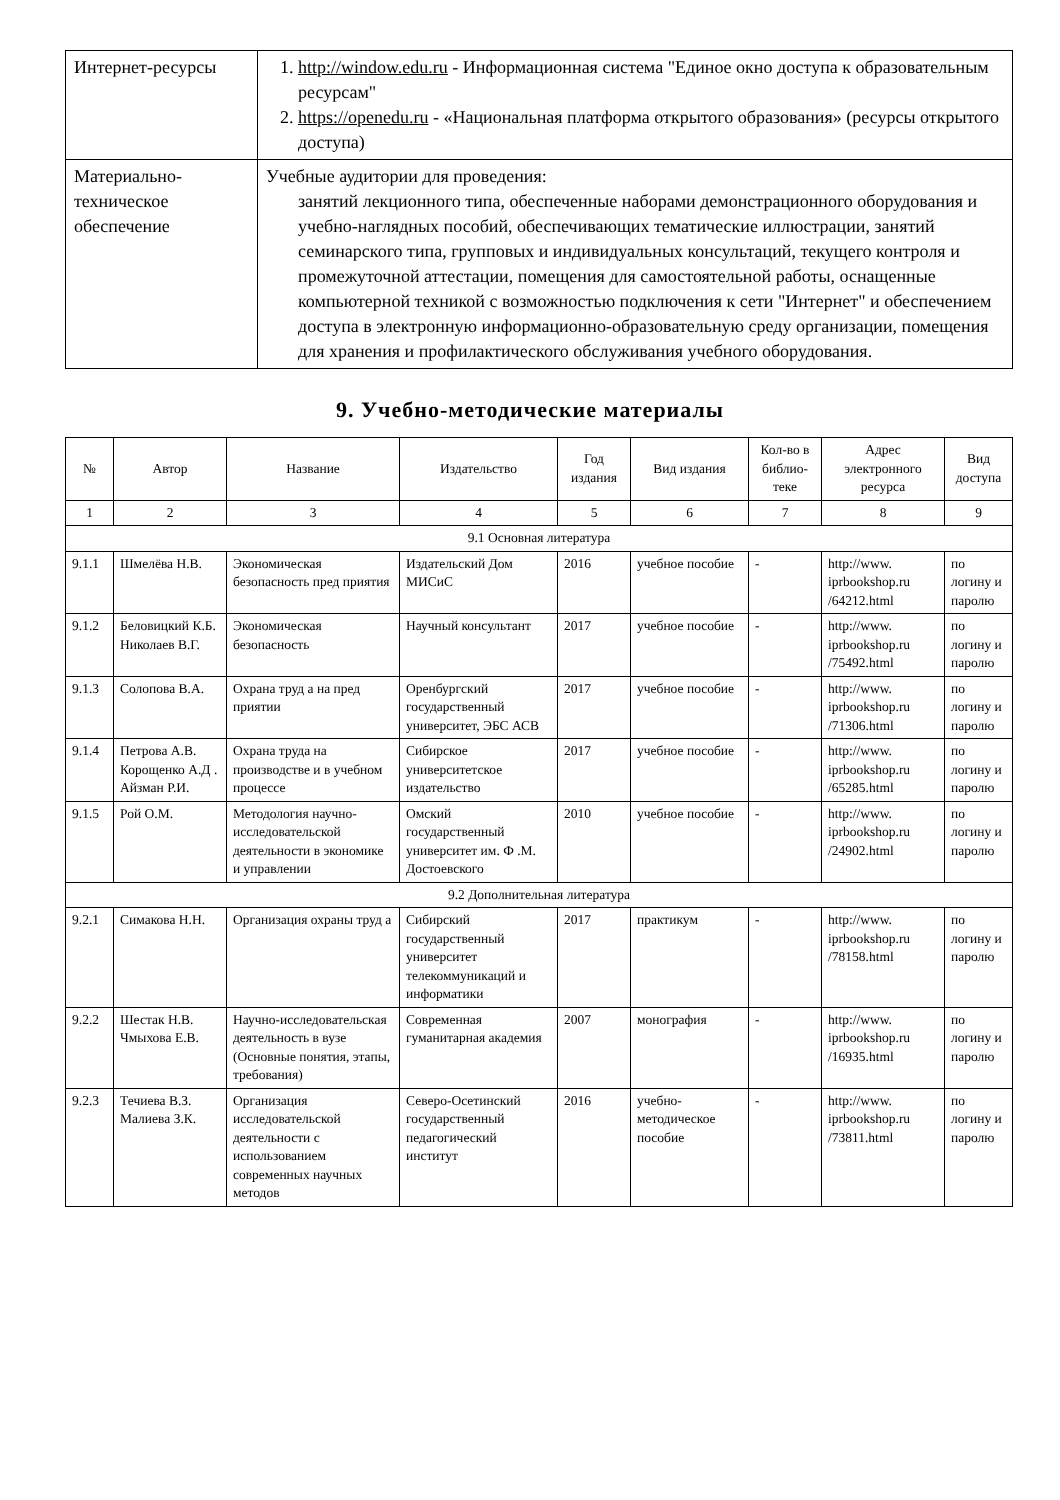| Интернет-ресурсы | 1. http://window.edu.ru - Информационная система "Единое окно доступа к образовательным ресурсам" 2. https://openedu.ru - «Национальная платформа открытого образования» (ресурсы открытого доступа) |
| Материально-техническое обеспечение | Учебные аудитории для проведения: занятий лекционного типа, обеспеченные наборами демонстрационного оборудования и учебно-наглядных пособий, обеспечивающих тематические иллюстрации, занятий семинарского типа, групповых и индивидуальных консультаций, текущего контроля и промежуточной аттестации, помещения для самостоятельной работы, оснащенные компьютерной техникой с возможностью подключения к сети "Интернет" и обеспечением доступа в электронную информационно-образовательную среду организации, помещения для хранения и профилактического обслуживания учебного оборудования. |
9. Учебно-методические материалы
| № | Автор | Название | Издательство | Год издания | Вид издания | Кол-во в библио-теке | Адрес электронного ресурса | Вид доступа |
| --- | --- | --- | --- | --- | --- | --- | --- | --- |
| 1 | 2 | 3 | 4 | 5 | 6 | 7 | 8 | 9 |
| 9.1 Основная литература | | | | | | | | |
| 9.1.1 | Шмелёва Н.В. | Экономическая безопасность пред приятия | Издательский Дом МИСиС | 2016 | учебное пособие | - | http://www. iprbookshop.ru /64212.html | по логину и паролю |
| 9.1.2 | Беловицкий К.Б. Николаев В.Г. | Экономическая безопасность | Научный консультант | 2017 | учебное пособие | - | http://www. iprbookshop.ru /75492.html | по логину и паролю |
| 9.1.3 | Солопова В.А. | Охрана труд а на пред приятии | Оренбургский государственный университет, ЭБС АСВ | 2017 | учебное пособие | - | http://www. iprbookshop.ru /71306.html | по логину и паролю |
| 9.1.4 | Петрова А.В. Корощенко А.Д . Айзман Р.И. | Охрана труда на производстве и в учебном процессе | Сибирское университетское издательство | 2017 | учебное пособие | - | http://www. iprbookshop.ru /65285.html | по логину и паролю |
| 9.1.5 | Рой О.М. | Методология научно-исследовательской деятельности в экономике и управлении | Омский государственный университет им. Ф .М. Достоевского | 2010 | учебное пособие | - | http://www. iprbookshop.ru /24902.html | по логину и паролю |
| 9.2 Дополнительная литература | | | | | | | | |
| 9.2.1 | Симакова Н.Н. | Организация охраны труд а | Сибирский государственный университет телекоммуникаций и информатики | 2017 | практикум | - | http://www. iprbookshop.ru /78158.html | по логину и паролю |
| 9.2.2 | Шестак Н.В. Чмыхова Е.В. | Научно-исследовательская деятельность в вузе (Основные понятия, этапы, требования) | Современная гуманитарная академия | 2007 | монография | - | http://www. iprbookshop.ru /16935.html | по логину и паролю |
| 9.2.3 | Течиева В.З. Малиева З.К. | Организация исследовательской деятельности с использованием современных научных методов | Северо-Осетинский государственный педагогический институт | 2016 | учебно-методическое пособие | - | http://www. iprbookshop.ru /73811.html | по логину и паролю |